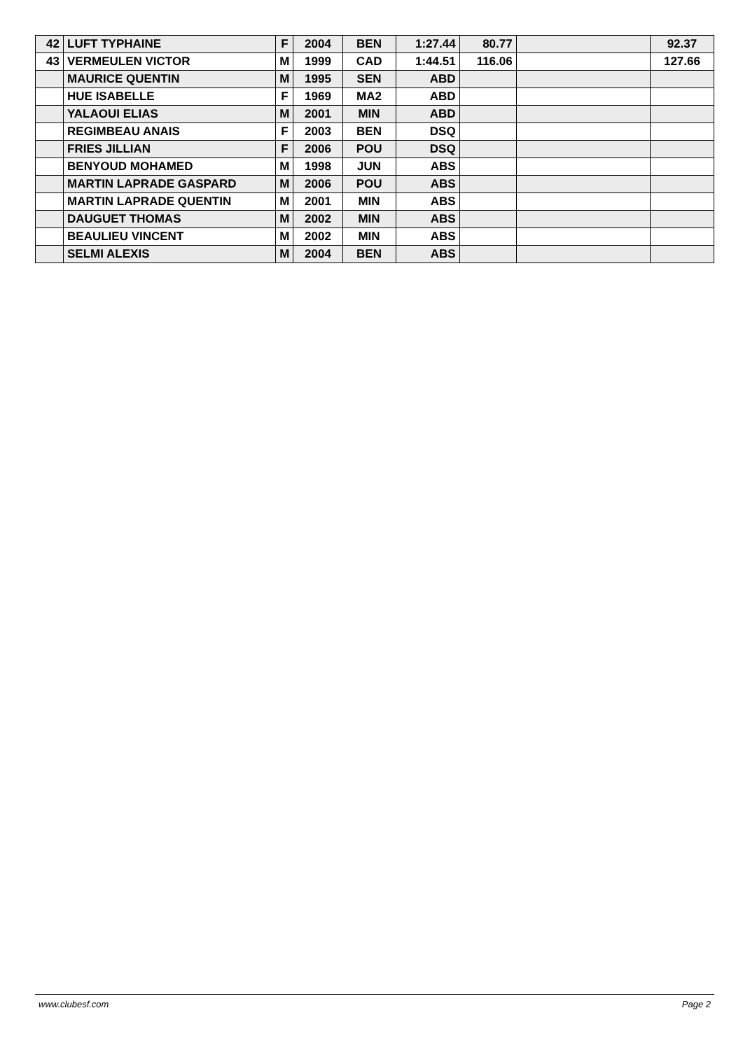| 42 | LUFT TYPHAINE | F | 2004 | BEN | 1:27.44 | 80.77 | | 92.37 |
| 43 | VERMEULEN VICTOR | M | 1999 | CAD | 1:44.51 | 116.06 | | 127.66 |
| | MAURICE QUENTIN | M | 1995 | SEN | ABD | | | |
| | HUE ISABELLE | F | 1969 | MA2 | ABD | | | |
| | YALAOUI ELIAS | M | 2001 | MIN | ABD | | | |
| | REGIMBEAU ANAIS | F | 2003 | BEN | DSQ | | | |
| | FRIES JILLIAN | F | 2006 | POU | DSQ | | | |
| | BENYOUD MOHAMED | M | 1998 | JUN | ABS | | | |
| | MARTIN LAPRADE GASPARD | M | 2006 | POU | ABS | | | |
| | MARTIN LAPRADE QUENTIN | M | 2001 | MIN | ABS | | | |
| | DAUGUET THOMAS | M | 2002 | MIN | ABS | | | |
| | BEAULIEU VINCENT | M | 2002 | MIN | ABS | | | |
| | SELMI ALEXIS | M | 2004 | BEN | ABS | | | |
www.clubesf.com Page 2